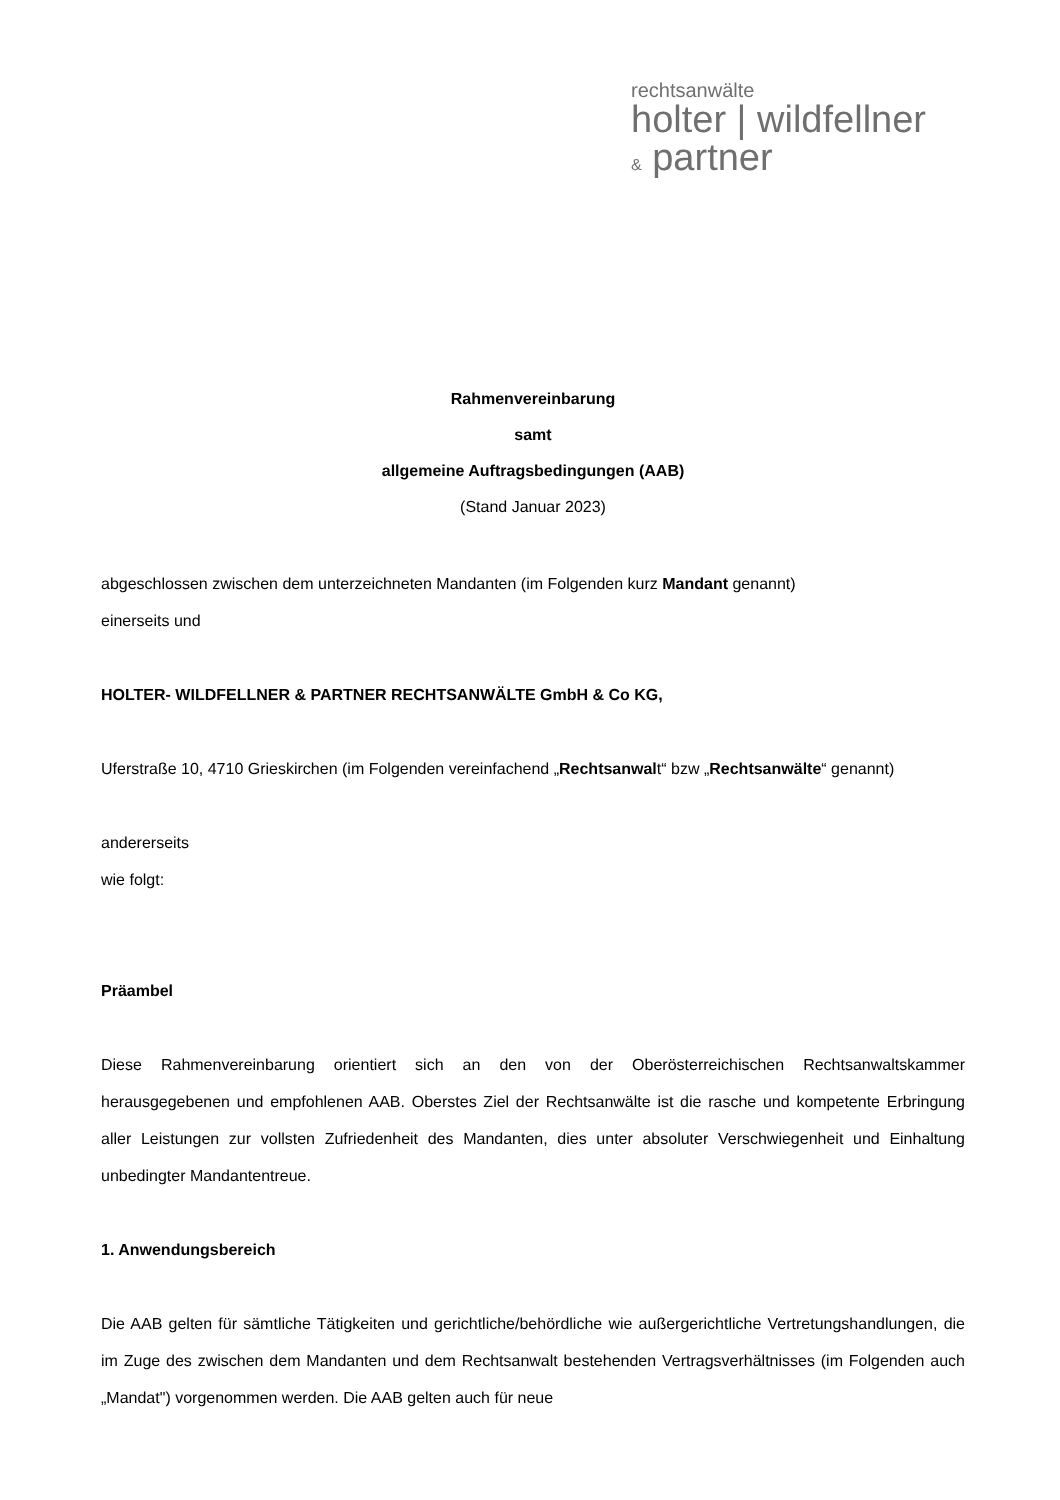rechtsanwälte
holter | wildfellner
& partner
Rahmenvereinbarung
samt
allgemeine Auftragsbedingungen (AAB)
(Stand Januar 2023)
abgeschlossen zwischen dem unterzeichneten Mandanten (im Folgenden kurz Mandant genannt)
einerseits und
HOLTER- WILDFELLNER & PARTNER RECHTSANWÄLTE GmbH & Co KG,
Uferstraße 10, 4710 Grieskirchen (im Folgenden vereinfachend „Rechtsanwalt“ bzw „Rechtsanwälte“ genannt)
andererseits
wie folgt:
Präambel
Diese Rahmenvereinbarung orientiert sich an den von der Oberösterreichischen Rechtsanwaltskammer herausgegebenen und empfohlenen AAB. Oberstes Ziel der Rechtsanwälte ist die rasche und kompetente Erbringung aller Leistungen zur vollsten Zufriedenheit des Mandanten, dies unter absoluter Verschwiegenheit und Einhaltung unbedingter Mandantentreue.
1. Anwendungsbereich
Die AAB gelten für sämtliche Tätigkeiten und gerichtliche/behördliche wie außergerichtliche Vertretungshandlungen, die im Zuge des zwischen dem Mandanten und dem Rechtsanwalt bestehenden Vertragsverhältnisses (im Folgenden auch „Mandat") vorgenommen werden. Die AAB gelten auch für neue